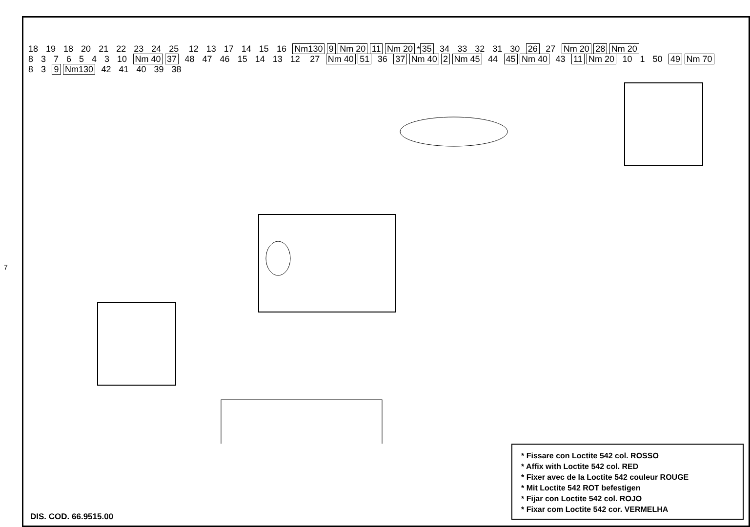7
18 19 18 20 21 22 23 24 25 12 13 17 14 15 16 Nm130 9 Nm 20 11 Nm 20 * 35 34 33 32 31 30 26 27 Nm 20 28 Nm 20 8376543 10 Nm 40 37 48 47 46 15 14 13 12 27 Nm 40 51 36 37 Nm 40 2 Nm 45 44 45 Nm 40 43 11 Nm 20 10 1 50 49 Nm 70 8 3 9 Nm130 42 41 40 39 38
* Fissare con Loctite 542 col. ROSSO
* Affix with Loctite 542 col. RED
* Fixer avec de la Loctite 542 couleur ROUGE
* Mit Loctite 542 ROT befestigen
* Fijar con Loctite 542 col. ROJO
* Fixar com Loctite 542 cor. VERMELHA
DIS. COD. 66.9515.00